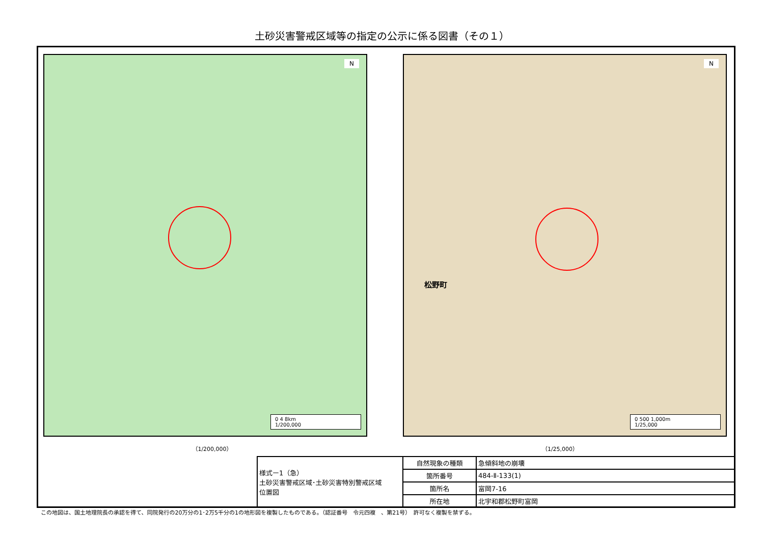土砂災害警戒区域等の指定の公示に係る図書（その１）
N
0 4 8km
1/200,000
N
松野町
0 500 1,000m
1/25,000
（1/200,000） （1/25,000）
| 様式ー1（急） 土砂災害警戒区域･土砂災害特別警戒区域 位置図 | 自然現象の種類 | 急傾斜地の崩壊 |
| | 箇所番号 | 484-Ⅱ-133(1) |
| | 箇所名 | 富岡7-16 |
| | 所在地 | 北宇和郡松野町富岡 |
この地図は、国土地理院長の承認を得て、同院発行の20万分の1･2万5千分の1の地形図を複製したものである。（認証番号　令元四複　、第21号）　許可なく複製を禁ずる。